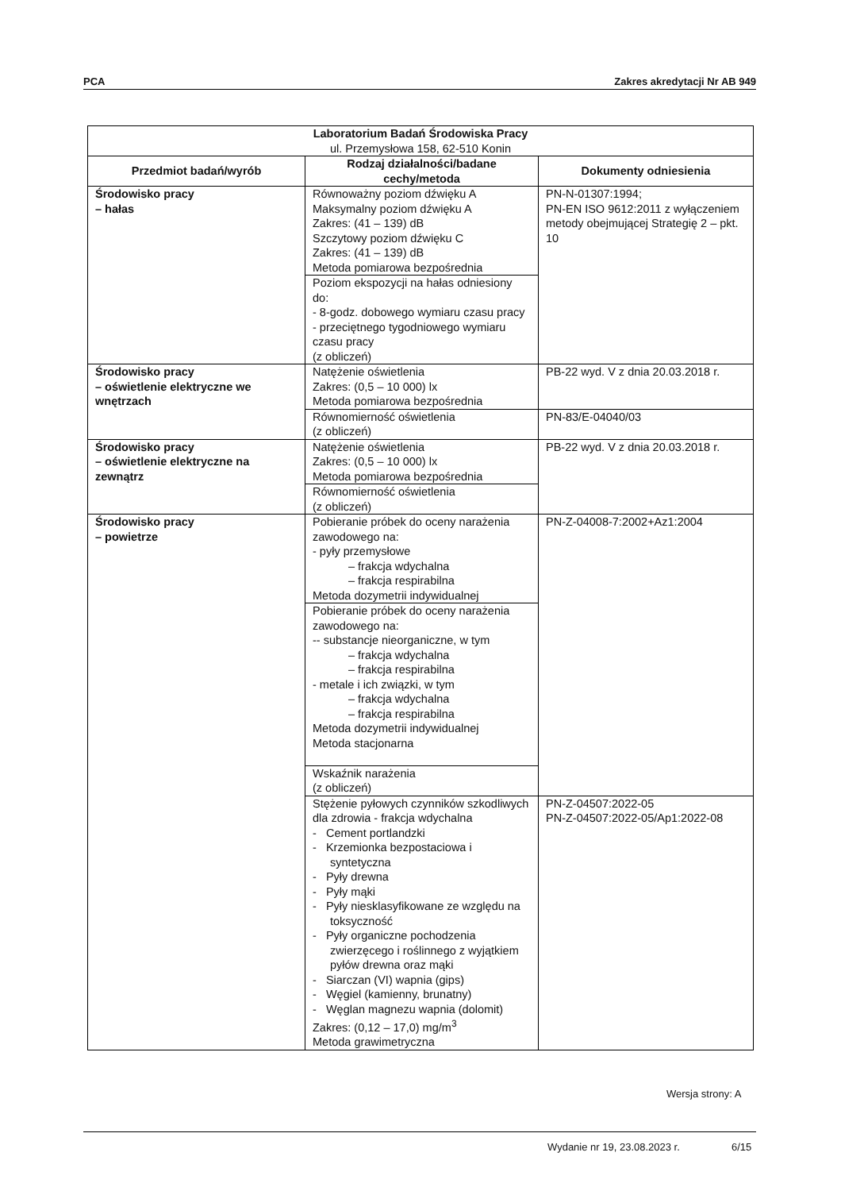PCA Zakres akredytacji Nr AB 949
| Laboratorium Badań Środowiska Pracy ul. Przemysłowa 158, 62-510 Konin | | |
| --- | --- | --- |
| Przedmiot badań/wyrób | Rodzaj działalności/badane cechy/metoda | Dokumenty odniesienia |
| Środowisko pracy – hałas | Równoważny poziom dźwięku A Maksymalny poziom dźwięku A Zakres: (41 – 139) dB Szczytowy poziom dźwięku C Zakres: (41 – 139) dB Metoda pomiarowa bezpośrednia | PN-N-01307:1994; PN-EN ISO 9612:2011 z wyłączeniem metody obejmującej Strategię 2 – pkt. 10 |
| | Poziom ekspozycji na hałas odniesiony do: - 8-godz. dobowego wymiaru czasu pracy - przeciętnego tygodniowego wymiaru czasu pracy (z obliczeń) | |
| Środowisko pracy – oświetlenie elektryczne we wnętrzach | Natężenie oświetlenia Zakres: (0,5 – 10 000) lx Metoda pomiarowa bezpośrednia | PB-22 wyd. V z dnia 20.03.2018 r. |
| | Równomierność oświetlenia (z obliczeń) | PN-83/E-04040/03 |
| Środowisko pracy – oświetlenie elektryczne na zewnątrz | Natężenie oświetlenia Zakres: (0,5 – 10 000) lx Metoda pomiarowa bezpośrednia | PB-22 wyd. V z dnia 20.03.2018 r. |
| | Równomierność oświetlenia (z obliczeń) | |
| Środowisko pracy – powietrze | Pobieranie próbek do oceny narażenia zawodowego na: - pyły przemysłowe – frakcja wdychalna – frakcja respirabilna Metoda dozymetrii indywidualnej | PN-Z-04008-7:2002+Az1:2004 |
| | Pobieranie próbek do oceny narażenia zawodowego na: -- substancje nieorganiczne, w tym – frakcja wdychalna – frakcja respirabilna - metale i ich związki, w tym – frakcja wdychalna – frakcja respirabilna Metoda dozymetrii indywidualnej Metoda stacjonarna | |
| | Wskaźnik narażenia (z obliczeń) | |
| | Stężenie pyłowych czynników szkodliwych dla zdrowia - frakcja wdychalna - Cement portlandzki - Krzemionka bezpostaciowa i syntetyczna - Pyły drewna - Pyły mąki - Pyły niesklasyfikowane ze względu na toksyczność - Pyły organiczne pochodzenia zwierzęcego i roślinnego z wyjątkiem pyłów drewna oraz mąki - Siarczan (VI) wapnia (gips) - Węgiel (kamienny, brunatny) - Węglan magnezu wapnia (dolomit) Zakres: (0,12 – 17,0) mg/m<sup>3</sup> Metoda grawimetryczna | PN-Z-04507:2022-05 PN-Z-04507:2022-05/Ap1:2022-08 |
Wersja strony: A
Wydanie nr 19, 23.08.2023 r. 6/15